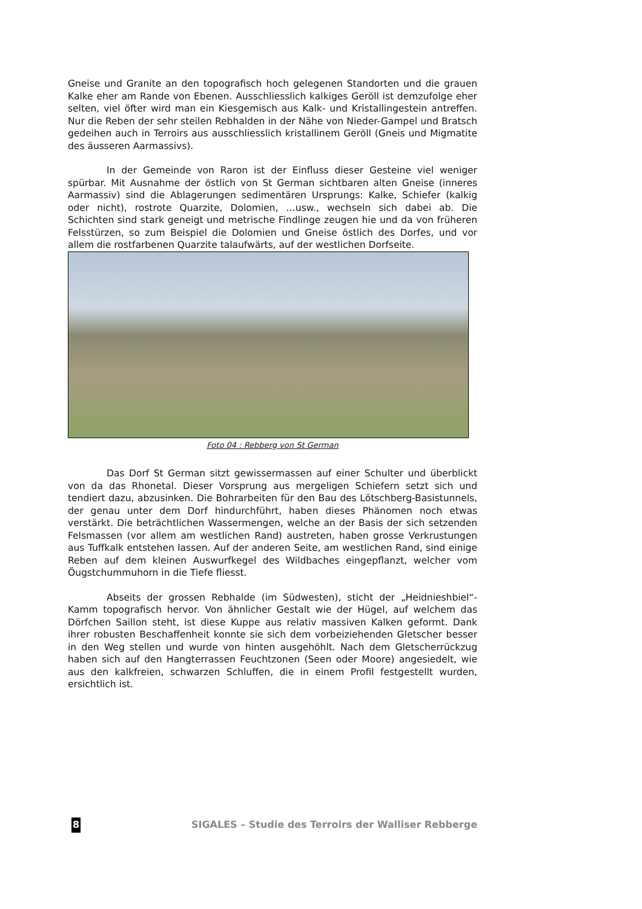Gneise und Granite an den topografisch hoch gelegenen Standorten und die grauen Kalke eher am Rande von Ebenen. Ausschliesslich kalkiges Geröll ist demzufolge eher selten, viel öfter wird man ein Kiesgemisch aus Kalk- und Kristallingestein antreffen. Nur die Reben der sehr steilen Rebhalden in der Nähe von Nieder-Gampel und Bratsch gedeihen auch in Terroirs aus ausschliesslich kristallinem Geröll (Gneis und Migmatite des äusseren Aarmassivs).
In der Gemeinde von Raron ist der Einfluss dieser Gesteine viel weniger spürbar. Mit Ausnahme der östlich von St German sichtbaren alten Gneise (inneres Aarmassiv) sind die Ablagerungen sedimentären Ursprungs: Kalke, Schiefer (kalkig oder nicht), rostrote Quarzite, Dolomien, …usw., wechseln sich dabei ab. Die Schichten sind stark geneigt und metrische Findlinge zeugen hie und da von früheren Felsstürzen, so zum Beispiel die Dolomien und Gneise östlich des Dorfes, und vor allem die rostfarbenen Quarzite talaufwärts, auf der westlichen Dorfseite.
Foto 04 : Rebberg von St German
Das Dorf St German sitzt gewissermassen auf einer Schulter und überblickt von da das Rhonetal. Dieser Vorsprung aus mergeligen Schiefern setzt sich und tendiert dazu, abzusinken. Die Bohrarbeiten für den Bau des Lötschberg-Basistunnels, der genau unter dem Dorf hindurchführt, haben dieses Phänomen noch etwas verstärkt. Die beträchtlichen Wassermengen, welche an der Basis der sich setzenden Felsmassen (vor allem am westlichen Rand) austreten, haben grosse Verkrustungen aus Tuffkalk entstehen lassen. Auf der anderen Seite, am westlichen Rand, sind einige Reben auf dem kleinen Auswurfkegel des Wildbaches eingepflanzt, welcher vom Öugstchummuhorn in die Tiefe fliesst.
Abseits der grossen Rebhalde (im Südwesten), sticht der „Heidnieshbiel“-Kamm topografisch hervor. Von ähnlicher Gestalt wie der Hügel, auf welchem das Dörfchen Saillon steht, ist diese Kuppe aus relativ massiven Kalken geformt. Dank ihrer robusten Beschaffenheit konnte sie sich dem vorbeiziehenden Gletscher besser in den Weg stellen und wurde von hinten ausgehöhlt. Nach dem Gletscherrückzug haben sich auf den Hangterrassen Feuchtzonen (Seen oder Moore) angesiedelt, wie aus den kalkfreien, schwarzen Schluffen, die in einem Profil festgestellt wurden, ersichtlich ist.
8 SIGALES – Studie des Terroirs der Walliser Rebberge